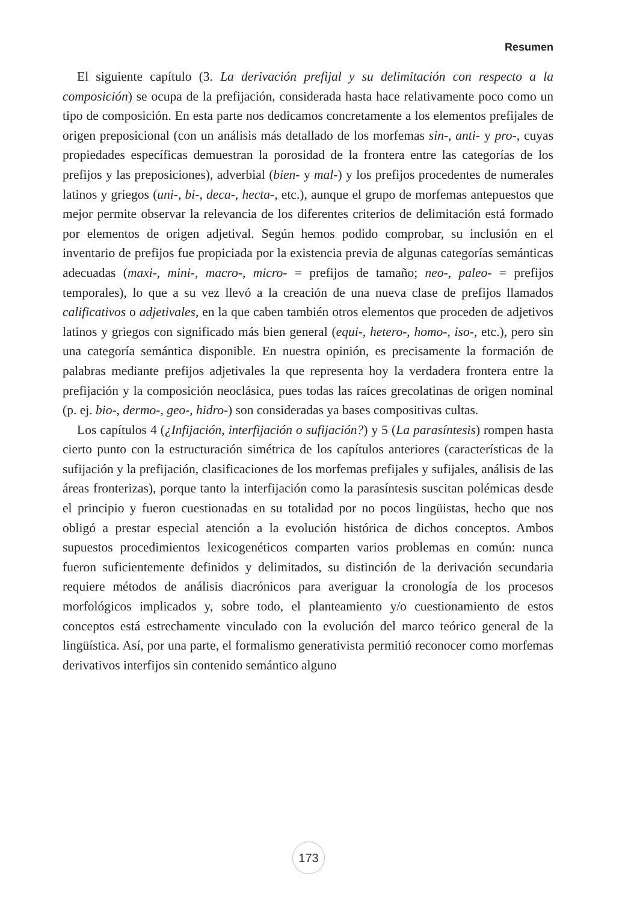Resumen
El siguiente capítulo (3. La derivación prefijal y su delimitación con respecto a la composición) se ocupa de la prefijación, considerada hasta hace relativamente poco como un tipo de composición. En esta parte nos dedicamos concretamente a los elementos prefijales de origen preposicional (con un análisis más detallado de los morfemas sin-, anti- y pro-, cuyas propiedades específicas demuestran la porosidad de la frontera entre las categorías de los prefijos y las preposiciones), adverbial (bien- y mal-) y los prefijos procedentes de numerales latinos y griegos (uni-, bi-, deca-, hecta-, etc.), aunque el grupo de morfemas antepuestos que mejor permite observar la relevancia de los diferentes criterios de delimitación está formado por elementos de origen adjetival. Según hemos podido comprobar, su inclusión en el inventario de prefijos fue propiciada por la existencia previa de algunas categorías semánticas adecuadas (maxi-, mini-, macro-, micro- = prefijos de tamaño; neo-, paleo- = prefijos temporales), lo que a su vez llevó a la creación de una nueva clase de prefijos llamados calificativos o adjetivales, en la que caben también otros elementos que proceden de adjetivos latinos y griegos con significado más bien general (equi-, hetero-, homo-, iso-, etc.), pero sin una categoría semántica disponible. En nuestra opinión, es precisamente la formación de palabras mediante prefijos adjetivales la que representa hoy la verdadera frontera entre la prefijación y la composición neoclásica, pues todas las raíces grecolatinas de origen nominal (p. ej. bio-, dermo-, geo-, hidro-) son consideradas ya bases compositivas cultas.
Los capítulos 4 (¿Infijación, interfijación o sufijación?) y 5 (La parasíntesis) rompen hasta cierto punto con la estructuración simétrica de los capítulos anteriores (características de la sufijación y la prefijación, clasificaciones de los morfemas prefijales y sufijales, análisis de las áreas fronterizas), porque tanto la interfijación como la parasíntesis suscitan polémicas desde el principio y fueron cuestionadas en su totalidad por no pocos lingüistas, hecho que nos obligó a prestar especial atención a la evolución histórica de dichos conceptos. Ambos supuestos procedimientos lexicogenéticos comparten varios problemas en común: nunca fueron suficientemente definidos y delimitados, su distinción de la derivación secundaria requiere métodos de análisis diacrónicos para averiguar la cronología de los procesos morfológicos implicados y, sobre todo, el planteamiento y/o cuestionamiento de estos conceptos está estrechamente vinculado con la evolución del marco teórico general de la lingüística. Así, por una parte, el formalismo generativista permitió reconocer como morfemas derivativos interfijos sin contenido semántico alguno
173